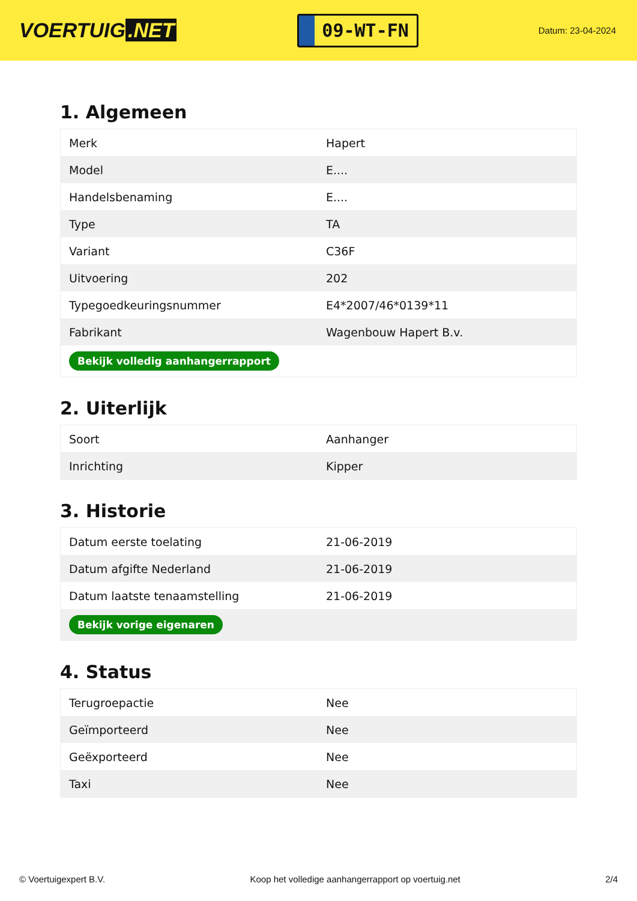VOERTUIG.NET
09-WT-FN
Datum: 23-04-2024
1. Algemeen
| Merk | Hapert |
| Model | E.... |
| Handelsbenaming | E.... |
| Type | TA |
| Variant | C36F |
| Uitvoering | 202 |
| Typegoedkeuringsnummer | E4*2007/46*0139*11 |
| Fabrikant | Wagenbouw Hapert B.v. |
| Bekijk volledig aanhangerrapport | |
2. Uiterlijk
| Soort | Aanhanger |
| Inrichting | Kipper |
3. Historie
| Datum eerste toelating | 21-06-2019 |
| Datum afgifte Nederland | 21-06-2019 |
| Datum laatste tenaamstelling | 21-06-2019 |
| Bekijk vorige eigenaren | |
4. Status
| Terugroepactie | Nee |
| Geïmporteerd | Nee |
| Geëxporteerd | Nee |
| Taxi | Nee |
© Voertuigexpert B.V. Koop het volledige aanhangerrapport op voertuig.net 2/4